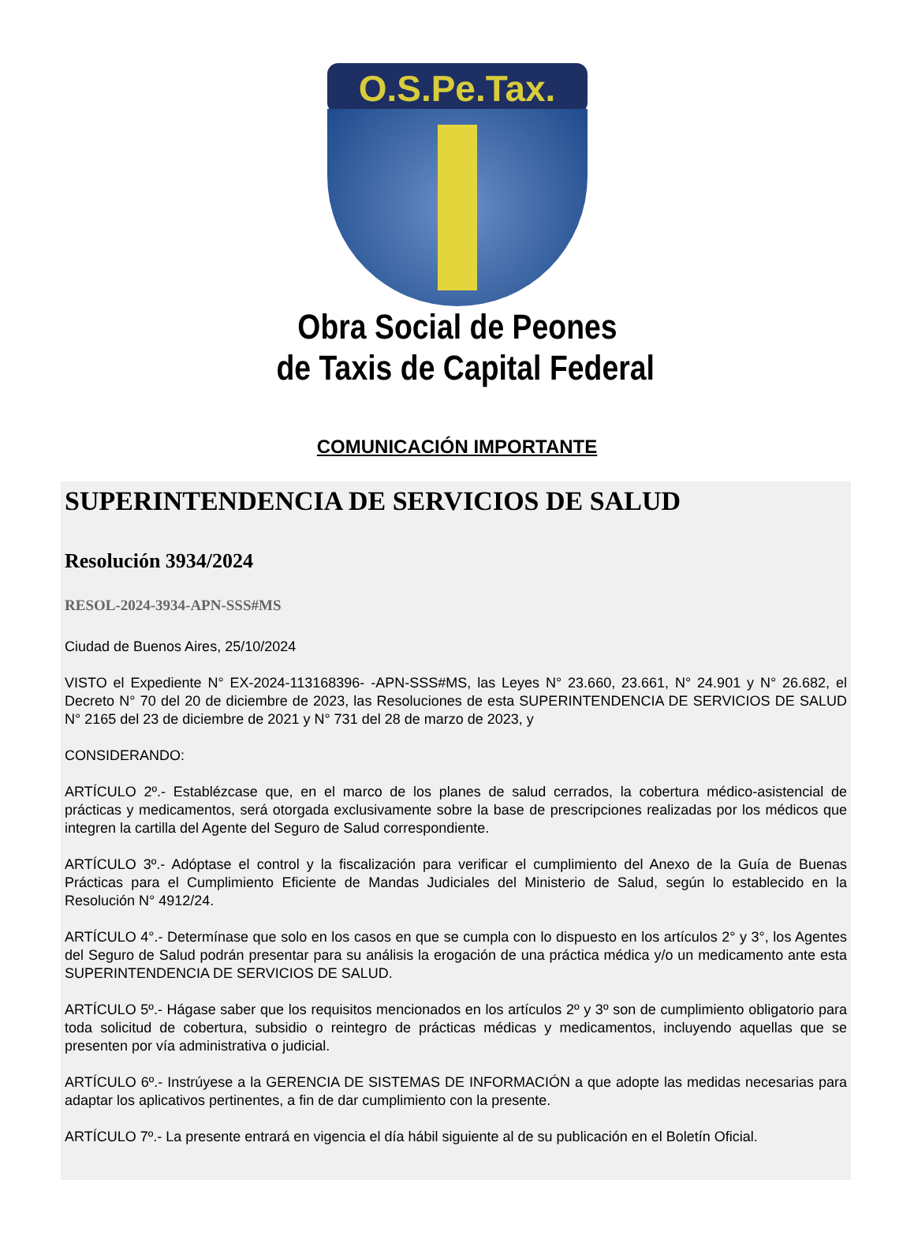O.S.Pe.Tax.
Obra Social de Peones
de Taxis de Capital Federal
COMUNICACIÓN IMPORTANTE
SUPERINTENDENCIA DE SERVICIOS DE SALUD
Resolución 3934/2024
RESOL-2024-3934-APN-SSS#MS
Ciudad de Buenos Aires, 25/10/2024
VISTO el Expediente N° EX-2024-113168396- -APN-SSS#MS, las Leyes N° 23.660, 23.661, N° 24.901 y N° 26.682, el Decreto N° 70 del 20 de diciembre de 2023, las Resoluciones de esta SUPERINTENDENCIA DE SERVICIOS DE SALUD N° 2165 del 23 de diciembre de 2021 y N° 731 del 28 de marzo de 2023, y
CONSIDERANDO:
ARTÍCULO 2º.- Establézcase que, en el marco de los planes de salud cerrados, la cobertura médico-asistencial de prácticas y medicamentos, será otorgada exclusivamente sobre la base de prescripciones realizadas por los médicos que integren la cartilla del Agente del Seguro de Salud correspondiente.
ARTÍCULO 3º.- Adóptase el control y la fiscalización para verificar el cumplimiento del Anexo de la Guía de Buenas Prácticas para el Cumplimiento Eficiente de Mandas Judiciales del Ministerio de Salud, según lo establecido en la Resolución N° 4912/24.
ARTÍCULO 4°.- Determínase que solo en los casos en que se cumpla con lo dispuesto en los artículos 2° y 3°, los Agentes del Seguro de Salud podrán presentar para su análisis la erogación de una práctica médica y/o un medicamento ante esta SUPERINTENDENCIA DE SERVICIOS DE SALUD.
ARTÍCULO 5º.- Hágase saber que los requisitos mencionados en los artículos 2º y 3º son de cumplimiento obligatorio para toda solicitud de cobertura, subsidio o reintegro de prácticas médicas y medicamentos, incluyendo aquellas que se presenten por vía administrativa o judicial.
ARTÍCULO 6º.- Instrúyese a la GERENCIA DE SISTEMAS DE INFORMACIÓN a que adopte las medidas necesarias para adaptar los aplicativos pertinentes, a fin de dar cumplimiento con la presente.
ARTÍCULO 7º.- La presente entrará en vigencia el día hábil siguiente al de su publicación en el Boletín Oficial.